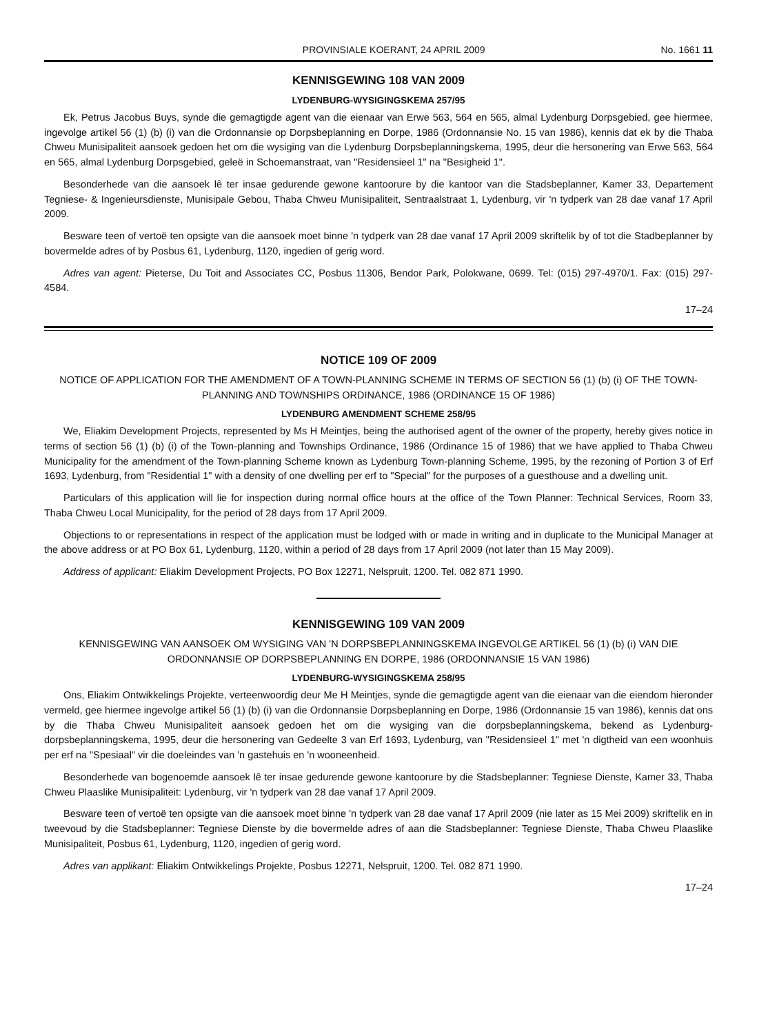PROVINSIALE KOERANT, 24 APRIL 2009 No. 1661 11
KENNISGEWING 108 VAN 2009
LYDENBURG-WYSIGINGSKEMA 257/95
Ek, Petrus Jacobus Buys, synde die gemagtigde agent van die eienaar van Erwe 563, 564 en 565, almal Lydenburg Dorpsgebied, gee hiermee, ingevolge artikel 56 (1) (b) (i) van die Ordonnansie op Dorpsbeplanning en Dorpe, 1986 (Ordonnansie No. 15 van 1986), kennis dat ek by die Thaba Chweu Munisipaliteit aansoek gedoen het om die wysiging van die Lydenburg Dorpsbeplanningskema, 1995, deur die hersonering van Erwe 563, 564 en 565, almal Lydenburg Dorpsgebied, geleë in Schoemanstraat, van "Residensieel 1" na "Besigheid 1".
Besonderhede van die aansoek lê ter insae gedurende gewone kantoorure by die kantoor van die Stadsbeplanner, Kamer 33, Departement Tegniese- & Ingenieursdienste, Munisipale Gebou, Thaba Chweu Munisipaliteit, Sentraalstraat 1, Lydenburg, vir 'n tydperk van 28 dae vanaf 17 April 2009.
Besware teen of vertoë ten opsigte van die aansoek moet binne 'n tydperk van 28 dae vanaf 17 April 2009 skriftelik by of tot die Stadbeplanner by bovermelde adres of by Posbus 61, Lydenburg, 1120, ingedien of gerig word.
Adres van agent: Pieterse, Du Toit and Associates CC, Posbus 11306, Bendor Park, Polokwane, 0699. Tel: (015) 297-4970/1. Fax: (015) 297-4584.
17–24
NOTICE 109 OF 2009
NOTICE OF APPLICATION FOR THE AMENDMENT OF A TOWN-PLANNING SCHEME IN TERMS OF SECTION 56 (1) (b) (i) OF THE TOWN-PLANNING AND TOWNSHIPS ORDINANCE, 1986 (ORDINANCE 15 OF 1986)
LYDENBURG AMENDMENT SCHEME 258/95
We, Eliakim Development Projects, represented by Ms H Meintjes, being the authorised agent of the owner of the property, hereby gives notice in terms of section 56 (1) (b) (i) of the Town-planning and Townships Ordinance, 1986 (Ordinance 15 of 1986) that we have applied to Thaba Chweu Municipality for the amendment of the Town-planning Scheme known as Lydenburg Town-planning Scheme, 1995, by the rezoning of Portion 3 of Erf 1693, Lydenburg, from "Residential 1" with a density of one dwelling per erf to "Special" for the purposes of a guesthouse and a dwelling unit.
Particulars of this application will lie for inspection during normal office hours at the office of the Town Planner: Technical Services, Room 33, Thaba Chweu Local Municipality, for the period of 28 days from 17 April 2009.
Objections to or representations in respect of the application must be lodged with or made in writing and in duplicate to the Municipal Manager at the above address or at PO Box 61, Lydenburg, 1120, within a period of 28 days from 17 April 2009 (not later than 15 May 2009).
Address of applicant: Eliakim Development Projects, PO Box 12271, Nelspruit, 1200. Tel. 082 871 1990.
KENNISGEWING 109 VAN 2009
KENNISGEWING VAN AANSOEK OM WYSIGING VAN 'N DORPSBEPLANNINGSKEMA INGEVOLGE ARTIKEL 56 (1) (b) (i) VAN DIE ORDONNANSIE OP DORPSBEPLANNING EN DORPE, 1986 (ORDONNANSIE 15 VAN 1986)
LYDENBURG-WYSIGINGSKEMA 258/95
Ons, Eliakim Ontwikkelings Projekte, verteenwoordig deur Me H Meintjes, synde die gemagtigde agent van die eienaar van die eiendom hieronder vermeld, gee hiermee ingevolge artikel 56 (1) (b) (i) van die Ordonnansie Dorpsbeplanning en Dorpe, 1986 (Ordonnansie 15 van 1986), kennis dat ons by die Thaba Chweu Munisipaliteit aansoek gedoen het om die wysiging van die dorpsbeplanningskema, bekend as Lydenburg-dorpsbeplanningskema, 1995, deur die hersonering van Gedeelte 3 van Erf 1693, Lydenburg, van "Residensieel 1" met 'n digtheid van een woonhuis per erf na "Spesiaal" vir die doeleindes van 'n gastehuis en 'n wooneenheid.
Besonderhede van bogenoemde aansoek lê ter insae gedurende gewone kantoorure by die Stadsbeplanner: Tegniese Dienste, Kamer 33, Thaba Chweu Plaaslike Munisipaliteit: Lydenburg, vir 'n tydperk van 28 dae vanaf 17 April 2009.
Besware teen of vertoë ten opsigte van die aansoek moet binne 'n tydperk van 28 dae vanaf 17 April 2009 (nie later as 15 Mei 2009) skriftelik en in tweevoud by die Stadsbeplanner: Tegniese Dienste by die bovermelde adres of aan die Stadsbeplanner: Tegniese Dienste, Thaba Chweu Plaaslike Munisipaliteit, Posbus 61, Lydenburg, 1120, ingedien of gerig word.
Adres van applikant: Eliakim Ontwikkelings Projekte, Posbus 12271, Nelspruit, 1200. Tel. 082 871 1990.
17–24